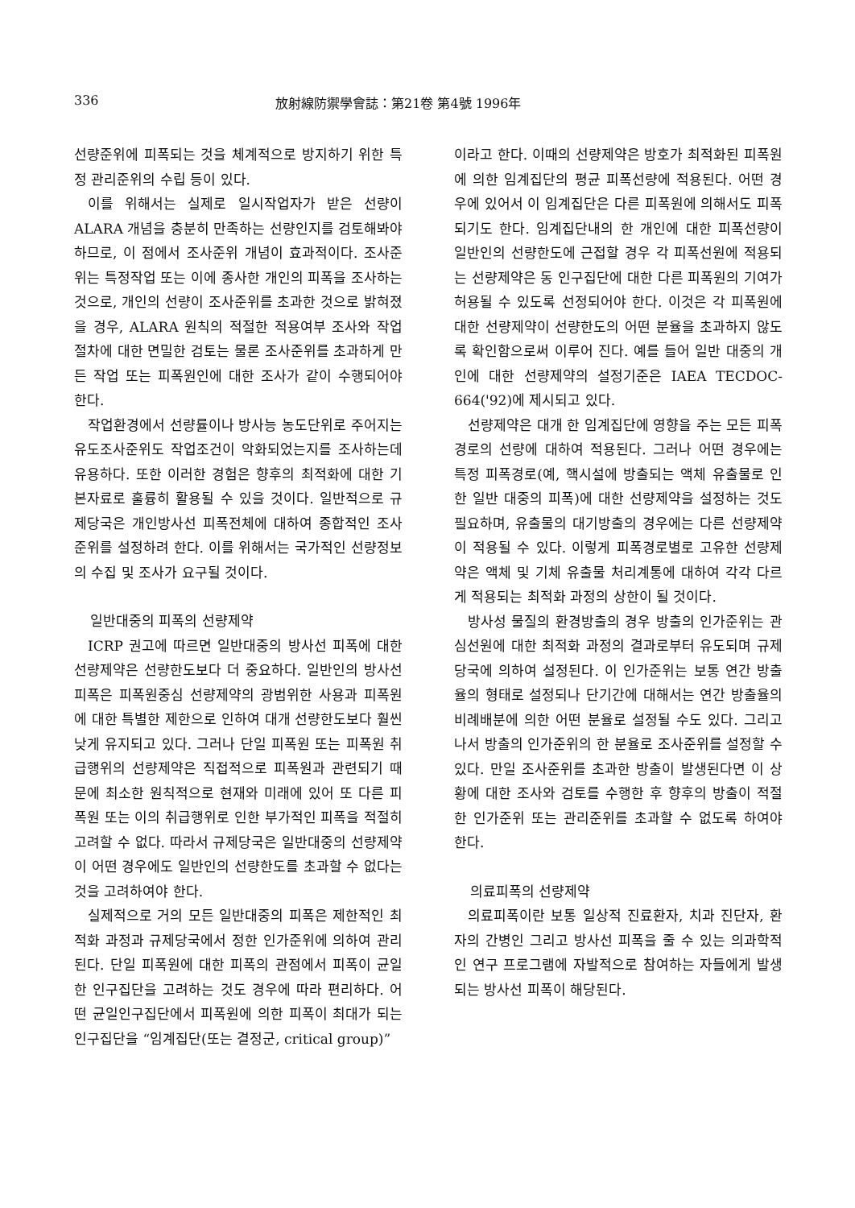336 放射線防禦學會誌：第21卷 第4號 1996年
선량준위에 피폭되는 것을 체계적으로 방지하기 위한 특정 관리준위의 수립 등이 있다.
이를 위해서는 실제로 일시작업자가 받은 선량이 ALARA 개념을 충분히 만족하는 선량인지를 검토해봐야 하므로, 이 점에서 조사준위 개념이 효과적이다. 조사준위는 특정작업 또는 이에 종사한 개인의 피폭을 조사하는 것으로, 개인의 선량이 조사준위를 초과한 것으로 밝혀졌을 경우, ALARA 원칙의 적절한 적용여부 조사와 작업절차에 대한 면밀한 검토는 물론 조사준위를 초과하게 만든 작업 또는 피폭원인에 대한 조사가 같이 수행되어야 한다.
작업환경에서 선량률이나 방사능 농도단위로 주어지는 유도조사준위도 작업조건이 악화되었는지를 조사하는데 유용하다. 또한 이러한 경험은 향후의 최적화에 대한 기본자료로 훌륭히 활용될 수 있을 것이다. 일반적으로 규제당국은 개인방사선 피폭전체에 대하여 종합적인 조사준위를 설정하려 한다. 이를 위해서는 국가적인 선량정보의 수집 및 조사가 요구될 것이다.
일반대중의 피폭의 선량제약
ICRP 권고에 따르면 일반대중의 방사선 피폭에 대한 선량제약은 선량한도보다 더 중요하다. 일반인의 방사선 피폭은 피폭원중심 선량제약의 광범위한 사용과 피폭원에 대한 특별한 제한으로 인하여 대개 선량한도보다 훨씬 낮게 유지되고 있다. 그러나 단일 피폭원 또는 피폭원 취급행위의 선량제약은 직접적으로 피폭원과 관련되기 때문에 최소한 원칙적으로 현재와 미래에 있어 또 다른 피폭원 또는 이의 취급행위로 인한 부가적인 피폭을 적절히 고려할 수 없다. 따라서 규제당국은 일반대중의 선량제약이 어떤 경우에도 일반인의 선량한도를 초과할 수 없다는 것을 고려하여야 한다.
실제적으로 거의 모든 일반대중의 피폭은 제한적인 최적화 과정과 규제당국에서 정한 인가준위에 의하여 관리된다. 단일 피폭원에 대한 피폭의 관점에서 피폭이 균일한 인구집단을 고려하는 것도 경우에 따라 편리하다. 어떤 균일인구집단에서 피폭원에 의한 피폭이 최대가 되는 인구집단을 “임계집단(또는 결정군, critical group)”
이라고 한다. 이때의 선량제약은 방호가 최적화된 피폭원에 의한 임계집단의 평균 피폭선량에 적용된다. 어떤 경우에 있어서 이 임계집단은 다른 피폭원에 의해서도 피폭되기도 한다. 임계집단내의 한 개인에 대한 피폭선량이 일반인의 선량한도에 근접할 경우 각 피폭선원에 적용되는 선량제약은 동 인구집단에 대한 다른 피폭원의 기여가 허용될 수 있도록 선정되어야 한다. 이것은 각 피폭원에 대한 선량제약이 선량한도의 어떤 분율을 초과하지 않도록 확인함으로써 이루어 진다. 예를 들어 일반 대중의 개인에 대한 선량제약의 설정기준은 IAEA TECDOC-664('92)에 제시되고 있다.
선량제약은 대개 한 임계집단에 영향을 주는 모든 피폭경로의 선량에 대하여 적용된다. 그러나 어떤 경우에는 특정 피폭경로(예, 핵시설에 방출되는 액체 유출물로 인한 일반 대중의 피폭)에 대한 선량제약을 설정하는 것도 필요하며, 유출물의 대기방출의 경우에는 다른 선량제약이 적용될 수 있다. 이렇게 피폭경로별로 고유한 선량제약은 액체 및 기체 유출물 처리계통에 대하여 각각 다르게 적용되는 최적화 과정의 상한이 될 것이다.
방사성 물질의 환경방출의 경우 방출의 인가준위는 관심선원에 대한 최적화 과정의 결과로부터 유도되며 규제당국에 의하여 설정된다. 이 인가준위는 보통 연간 방출율의 형태로 설정되나 단기간에 대해서는 연간 방출율의 비례배분에 의한 어떤 분율로 설정될 수도 있다. 그리고 나서 방출의 인가준위의 한 분율로 조사준위를 설정할 수 있다. 만일 조사준위를 초과한 방출이 발생된다면 이 상황에 대한 조사와 검토를 수행한 후 향후의 방출이 적절한 인가준위 또는 관리준위를 초과할 수 없도록 하여야 한다.
의료피폭의 선량제약
의료피폭이란 보통 일상적 진료환자, 치과 진단자, 환자의 간병인 그리고 방사선 피폭을 줄 수 있는 의과학적인 연구 프로그램에 자발적으로 참여하는 자들에게 발생되는 방사선 피폭이 해당된다.